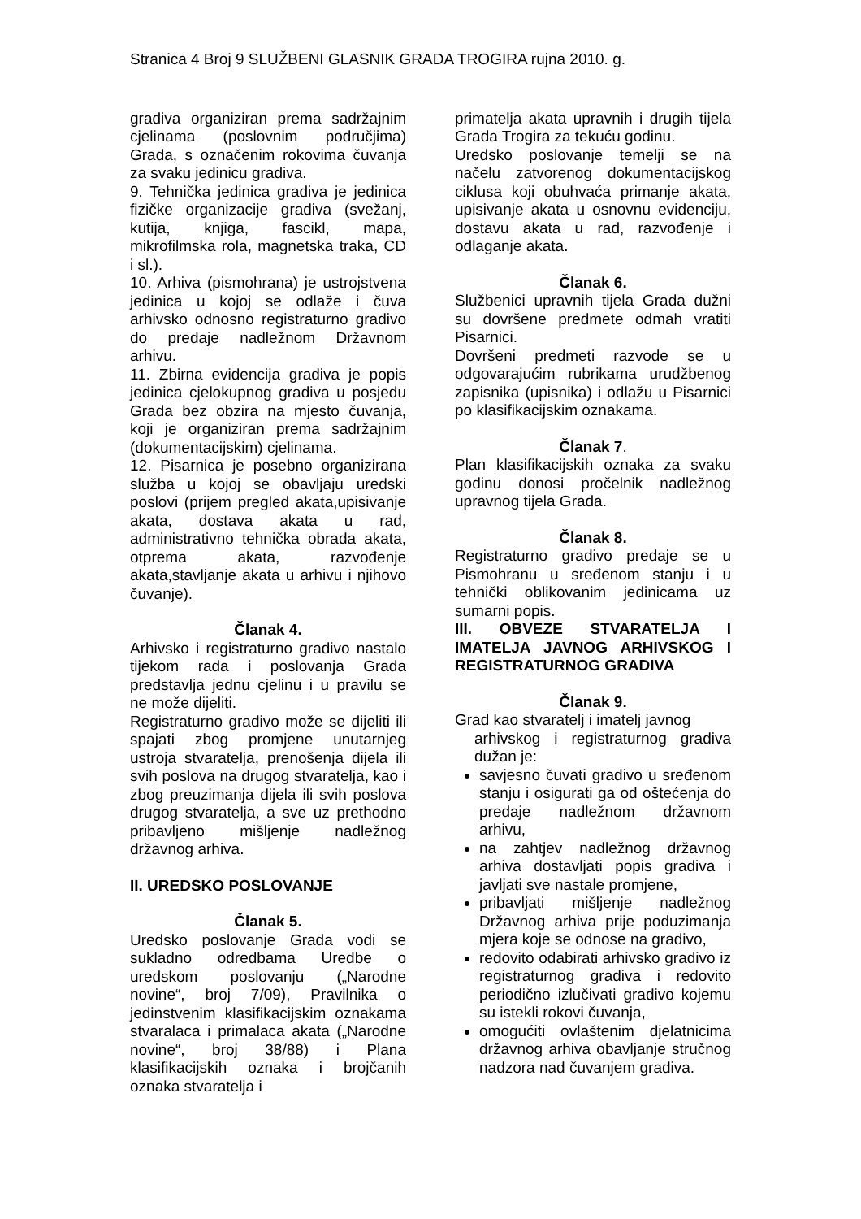Stranica 4 Broj 9 SLUŽBENI GLASNIK GRADA TROGIRA rujna 2010. g.
gradiva organiziran prema sadržajnim cjelinama (poslovnim područjima) Grada, s označenim rokovima čuvanja za svaku jedinicu gradiva.
9. Tehnička jedinica gradiva je jedinica fizičke organizacije gradiva (svežanj, kutija, knjiga, fascikl, mapa, mikrofilmska rola, magnetska traka, CD i sl.).
10. Arhiva (pismohrana) je ustrojstvena jedinica u kojoj se odlaže i čuva arhivsko odnosno registraturno gradivo do predaje nadležnom Državnom arhivu.
11. Zbirna evidencija gradiva je popis jedinica cjelokupnog gradiva u posjedu Grada bez obzira na mjesto čuvanja, koji je organiziran prema sadržajnim (dokumentacijskim) cjelinama.
12. Pisarnica je posebno organizirana služba u kojoj se obavljaju uredski poslovi (prijem pregled akata,upisivanje akata, dostava akata u rad, administrativno tehnička obrada akata, otprema akata, razvođenje akata,stavljanje akata u arhivu i njihovo čuvanje).
Članak 4.
Arhivsko i registraturno gradivo nastalo tijekom rada i poslovanja Grada predstavlja jednu cjelinu i u pravilu se ne može dijeliti.
Registraturno gradivo može se dijeliti ili spajati zbog promjene unutarnjeg ustroja stvaratelja, prenošenja dijela ili svih poslova na drugog stvaratelja, kao i zbog preuzimanja dijela ili svih poslova drugog stvaratelja, a sve uz prethodno pribavljeno mišljenje nadležnog državnog arhiva.
II. UREDSKO POSLOVANJE
Članak 5.
Uredsko poslovanje Grada vodi se sukladno odredbama Uredbe o uredskom poslovanju („Narodne novine“, broj 7/09), Pravilnika o jedinstvenim klasifikacijskim oznakama stvaralaca i primalaca akata („Narodne novine“, broj 38/88) i Plana klasifikacijskih oznaka i brojčanih oznaka stvaratelja i
primatelja akata upravnih i drugih tijela Grada Trogira za tekuću godinu.
Uredsko poslovanje temelji se na načelu zatvorenog dokumentacijskog ciklusa koji obuhvaća primanje akata, upisivanje akata u osnovnu evidenciju, dostavu akata u rad, razvođenje i odlaganje akata.
Članak 6.
Službenici upravnih tijela Grada dužni su dovršene predmete odmah vratiti Pisarnici.
Dovršeni predmeti razvode se u odgovarajućim rubrikama urudžbenog zapisnika (upisnika) i odlažu u Pisarnici po klasifikacijskim oznakama.
Članak 7.
Plan klasifikacijskih oznaka za svaku godinu donosi pročelnik nadležnog upravnog tijela Grada.
Članak 8.
Registraturno gradivo predaje se u Pismohranu u sređenom stanju i u tehnički oblikovanim jedinicama uz sumarni popis.
III. OBVEZE STVARATELJA I IMATELJA JAVNOG ARHIVSKOG I REGISTRATURNOG GRADIVA
Članak 9.
Grad kao stvaratelj i imatelj javnog
arhivskog i registraturnog gradiva dužan je:
savjesno čuvati gradivo u sređenom stanju i osigurati ga od oštećenja do predaje nadležnom državnom arhivu,
na zahtjev nadležnog državnog arhiva dostavljati popis gradiva i javljati sve nastale promjene,
pribavljati mišljenje nadležnog Državnog arhiva prije poduzimanja mjera koje se odnose na gradivo,
redovito odabirati arhivsko gradivo iz registraturnog gradiva i redovito periodično izlučivati gradivo kojemu su istekli rokovi čuvanja,
omogućiti ovlaštenim djelatnicima državnog arhiva obavljanje stručnog nadzora nad čuvanjem gradiva.